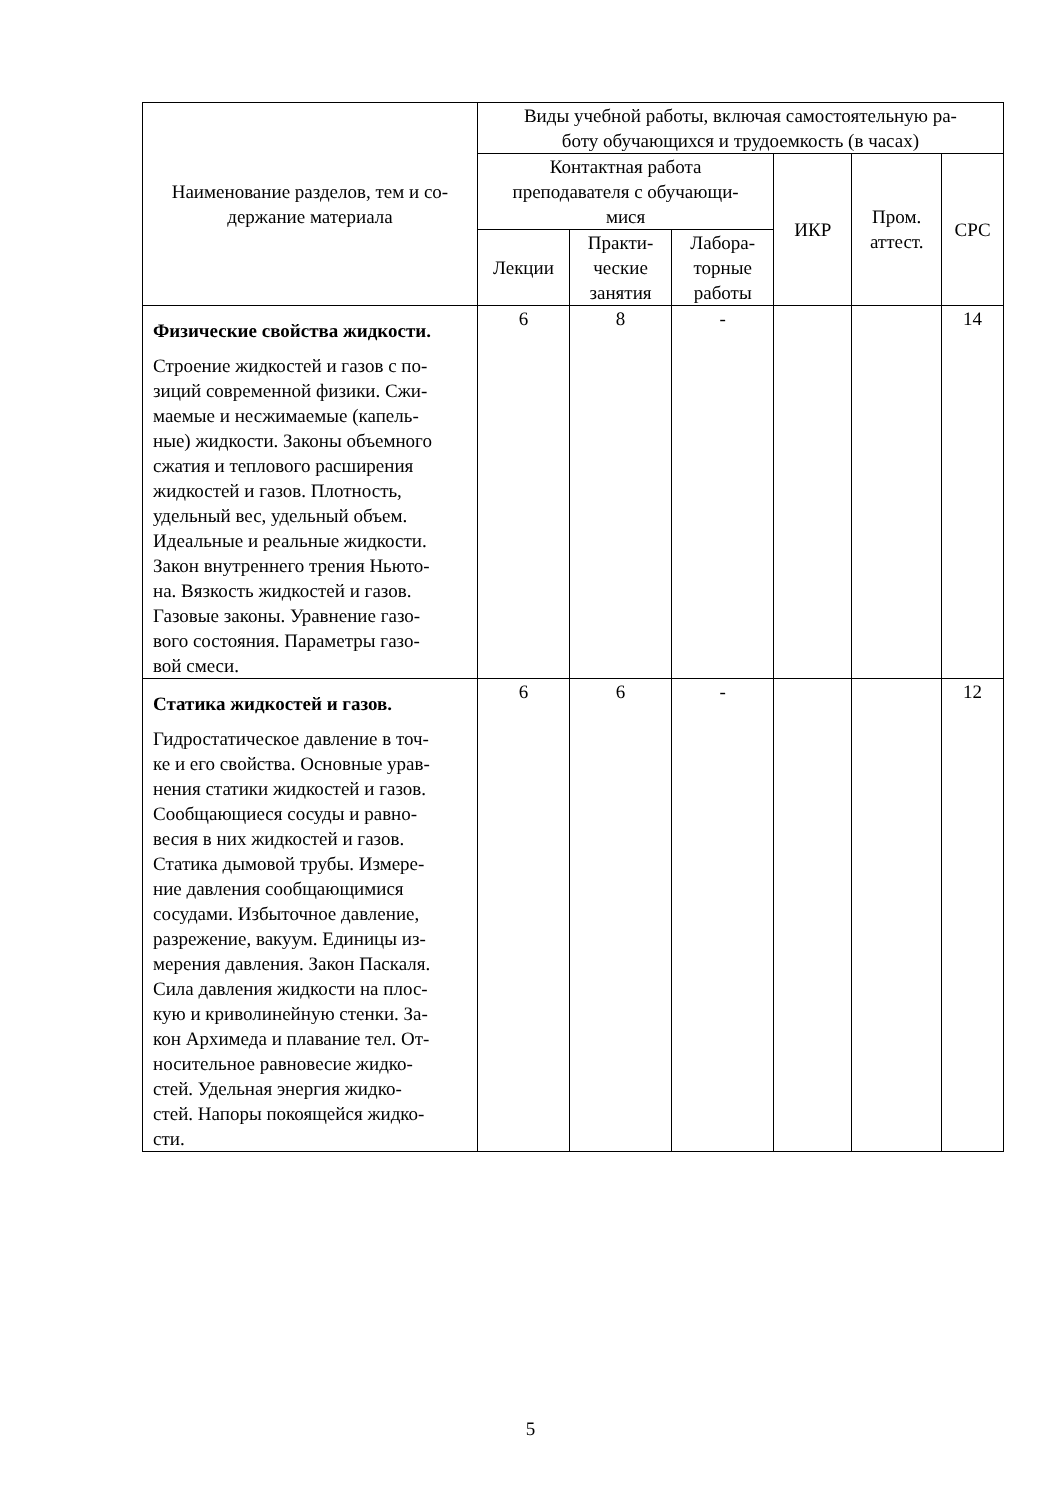| Наименование разделов, тем и со- держание материала | Виды учебной работы, включая самостоятельную ра- боту обучающихся и трудоемкость (в часах) | | | | | |
| --- | --- | --- | --- | --- | --- | --- |
| | Контактная работа преподавателя с обучающи- мися | | | ИКР | Пром. аттест. | СРС |
| | Лекции | Практи- ческие занятия | Лабора- торные работы | | | |
| Физические свойства жидкости. Строение жидкостей и газов с по- зиций современной физики. Сжи- маемые и несжимаемые (капель- ные) жидкости. Законы объемного сжатия и теплового расширения жидкостей и газов. Плотность, удельный вес, удельный объем. Идеальные и реальные жидкости. Закон внутреннего трения Ньюто- на. Вязкость жидкостей и газов. Газовые законы. Уравнение газо- вого состояния. Параметры газо- вой смеси. | 6 | 8 | - | | | 14 |
| Статика жидкостей и газов. Гидростатическое давление в точ- ке и его свойства. Основные урав- нения статики жидкостей и газов. Сообщающиеся сосуды и равно- весия в них жидкостей и газов. Статика дымовой трубы. Измере- ние давления сообщающимися сосудами. Избыточное давление, разрежение, вакуум. Единицы из- мерения давления. Закон Паскаля. Сила давления жидкости на плос- кую и криволинейную стенки. За- кон Архимеда и плавание тел. От- носительное равновесие жидко- стей. Удельная энергия жидко- стей. Напоры покоящейся жидко- сти. | 6 | 6 | - | | | 12 |
5